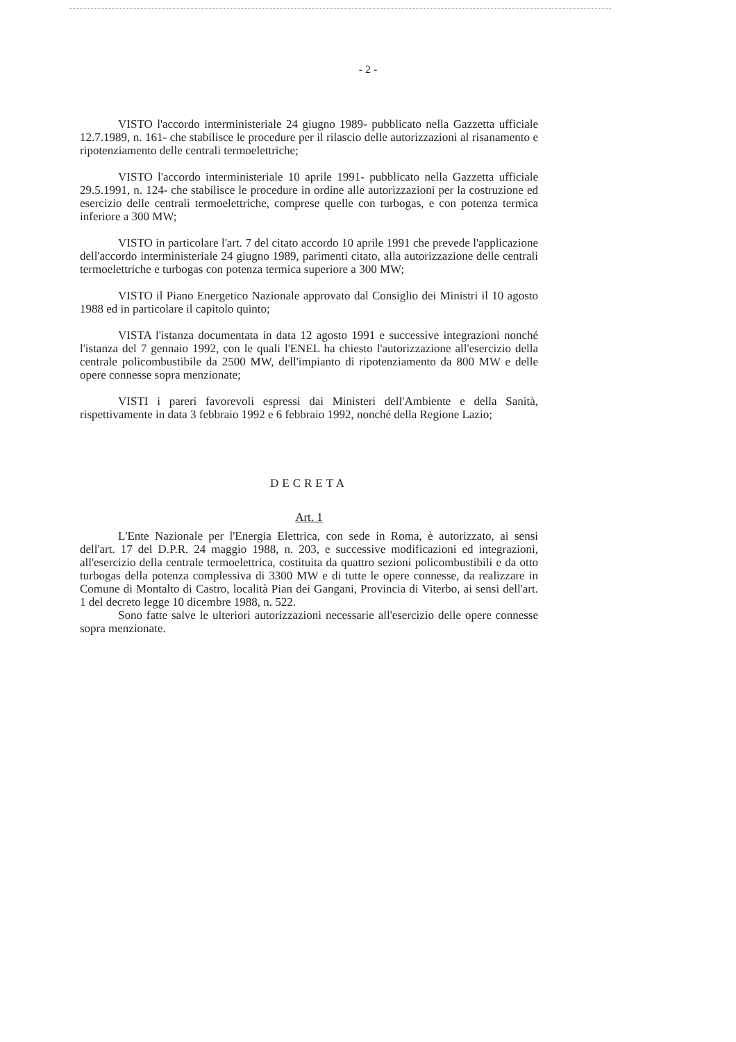- 2 -
VISTO l'accordo interministeriale 24 giugno 1989- pubblicato nella Gazzetta ufficiale 12.7.1989, n. 161- che stabilisce le procedure per il rilascio delle autorizzazioni al risanamento e ripotenziamento delle centrali termoelettriche;
VISTO l'accordo interministeriale 10 aprile 1991- pubblicato nella Gazzetta ufficiale 29.5.1991, n. 124- che stabilisce le procedure in ordine alle autorizzazioni per la costruzione ed esercizio delle centrali termoelettriche, comprese quelle con turbogas, e con potenza termica inferiore a 300 MW;
VISTO in particolare l'art. 7 del citato accordo 10 aprile 1991 che prevede l'applicazione dell'accordo interministeriale 24 giugno 1989, parimenti citato, alla autorizzazione delle centrali termoelettriche e turbogas con potenza termica superiore a 300 MW;
VISTO il Piano Energetico Nazionale approvato dal Consiglio dei Ministri il 10 agosto 1988 ed in particolare il capitolo quinto;
VISTA l'istanza documentata in data 12 agosto 1991 e successive integrazioni nonché l'istanza del 7 gennaio 1992, con le quali l'ENEL ha chiesto l'autorizzazione all'esercizio della centrale policombustibile da 2500 MW, dell'impianto di ripotenziamento da 800 MW e delle opere connesse sopra menzionate;
VISTI i pareri favorevoli espressi dai Ministeri dell'Ambiente e della Sanità, rispettivamente in data 3 febbraio 1992 e 6 febbraio 1992, nonché della Regione Lazio;
DECRETA
Art. 1
L'Ente Nazionale per l'Energia Elettrica, con sede in Roma, è autorizzato, ai sensi dell'art. 17 del D.P.R. 24 maggio 1988, n. 203, e successive modificazioni ed integrazioni, all'esercizio della centrale termoelettrica, costituita da quattro sezioni policombustibili e da otto turbogas della potenza complessiva di 3300 MW e di tutte le opere connesse, da realizzare in Comune di Montalto di Castro, località Pian dei Gangani, Provincia di Viterbo, ai sensi dell'art. 1 del decreto legge 10 dicembre 1988, n. 522.
Sono fatte salve le ulteriori autorizzazioni necessarie all'esercizio delle opere connesse sopra menzionate.